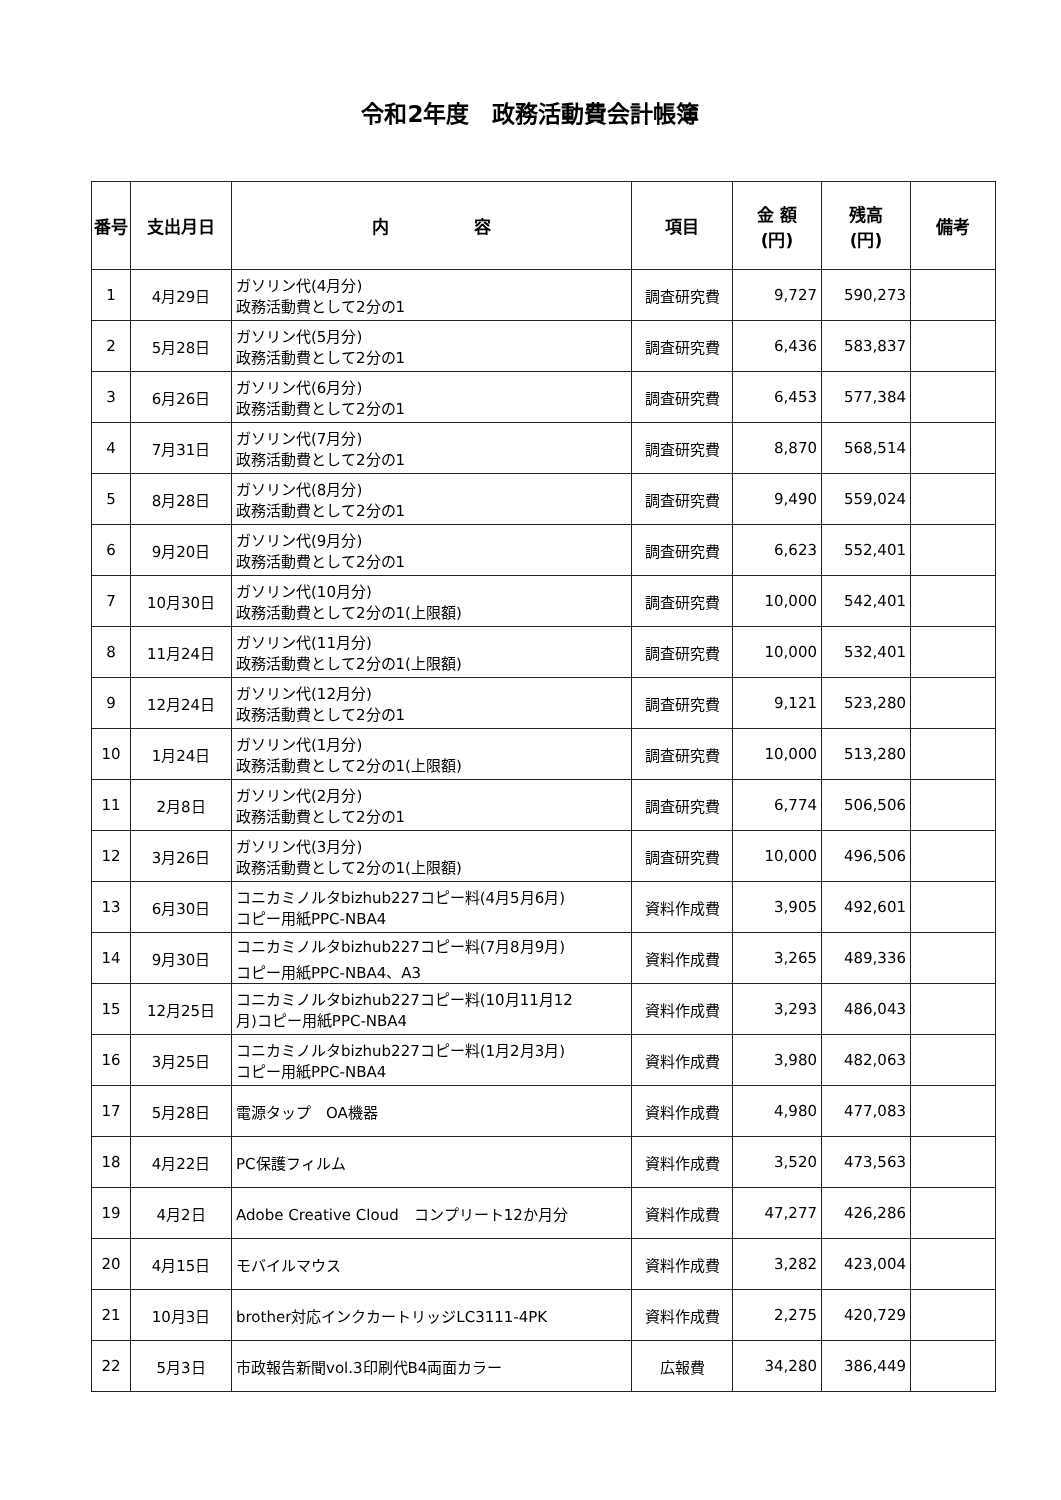令和2年度　政務活動費会計帳簿
| 番号 | 支出月日 | 内 容 | 項目 | 金 額 (円) | 残高 (円) | 備考 |
| --- | --- | --- | --- | --- | --- | --- |
| 1 | 4月29日 | ガソリン代(4月分) 政務活動費として2分の1 | 調査研究費 | 9,727 | 590,273 | |
| 2 | 5月28日 | ガソリン代(5月分) 政務活動費として2分の1 | 調査研究費 | 6,436 | 583,837 | |
| 3 | 6月26日 | ガソリン代(6月分) 政務活動費として2分の1 | 調査研究費 | 6,453 | 577,384 | |
| 4 | 7月31日 | ガソリン代(7月分) 政務活動費として2分の1 | 調査研究費 | 8,870 | 568,514 | |
| 5 | 8月28日 | ガソリン代(8月分) 政務活動費として2分の1 | 調査研究費 | 9,490 | 559,024 | |
| 6 | 9月20日 | ガソリン代(9月分) 政務活動費として2分の1 | 調査研究費 | 6,623 | 552,401 | |
| 7 | 10月30日 | ガソリン代(10月分) 政務活動費として2分の1(上限額) | 調査研究費 | 10,000 | 542,401 | |
| 8 | 11月24日 | ガソリン代(11月分) 政務活動費として2分の1(上限額) | 調査研究費 | 10,000 | 532,401 | |
| 9 | 12月24日 | ガソリン代(12月分) 政務活動費として2分の1 | 調査研究費 | 9,121 | 523,280 | |
| 10 | 1月24日 | ガソリン代(1月分) 政務活動費として2分の1(上限額) | 調査研究費 | 10,000 | 513,280 | |
| 11 | 2月8日 | ガソリン代(2月分) 政務活動費として2分の1 | 調査研究費 | 6,774 | 506,506 | |
| 12 | 3月26日 | ガソリン代(3月分) 政務活動費として2分の1(上限額) | 調査研究費 | 10,000 | 496,506 | |
| 13 | 6月30日 | コニカミノルタbizhub227コピー料(4月5月6月) コピー用紙PPC-NBA4 | 資料作成費 | 3,905 | 492,601 | |
| 14 | 9月30日 | コニカミノルタbizhub227コピー料(7月8月9月) コピー用紙PPC-NBA4、A3 | 資料作成費 | 3,265 | 489,336 | |
| 15 | 12月25日 | コニカミノルタbizhub227コピー料(10月11月12 月)コピー用紙PPC-NBA4 | 資料作成費 | 3,293 | 486,043 | |
| 16 | 3月25日 | コニカミノルタbizhub227コピー料(1月2月3月) コピー用紙PPC-NBA4 | 資料作成費 | 3,980 | 482,063 | |
| 17 | 5月28日 | 電源タップ OA機器 | 資料作成費 | 4,980 | 477,083 | |
| 18 | 4月22日 | PC保護フィルム | 資料作成費 | 3,520 | 473,563 | |
| 19 | 4月2日 | Adobe Creative Cloud コンプリート12か月分 | 資料作成費 | 47,277 | 426,286 | |
| 20 | 4月15日 | モバイルマウス | 資料作成費 | 3,282 | 423,004 | |
| 21 | 10月3日 | brother対応インクカートリッジLC3111-4PK | 資料作成費 | 2,275 | 420,729 | |
| 22 | 5月3日 | 市政報告新聞vol.3印刷代B4両面カラー | 広報費 | 34,280 | 386,449 | |